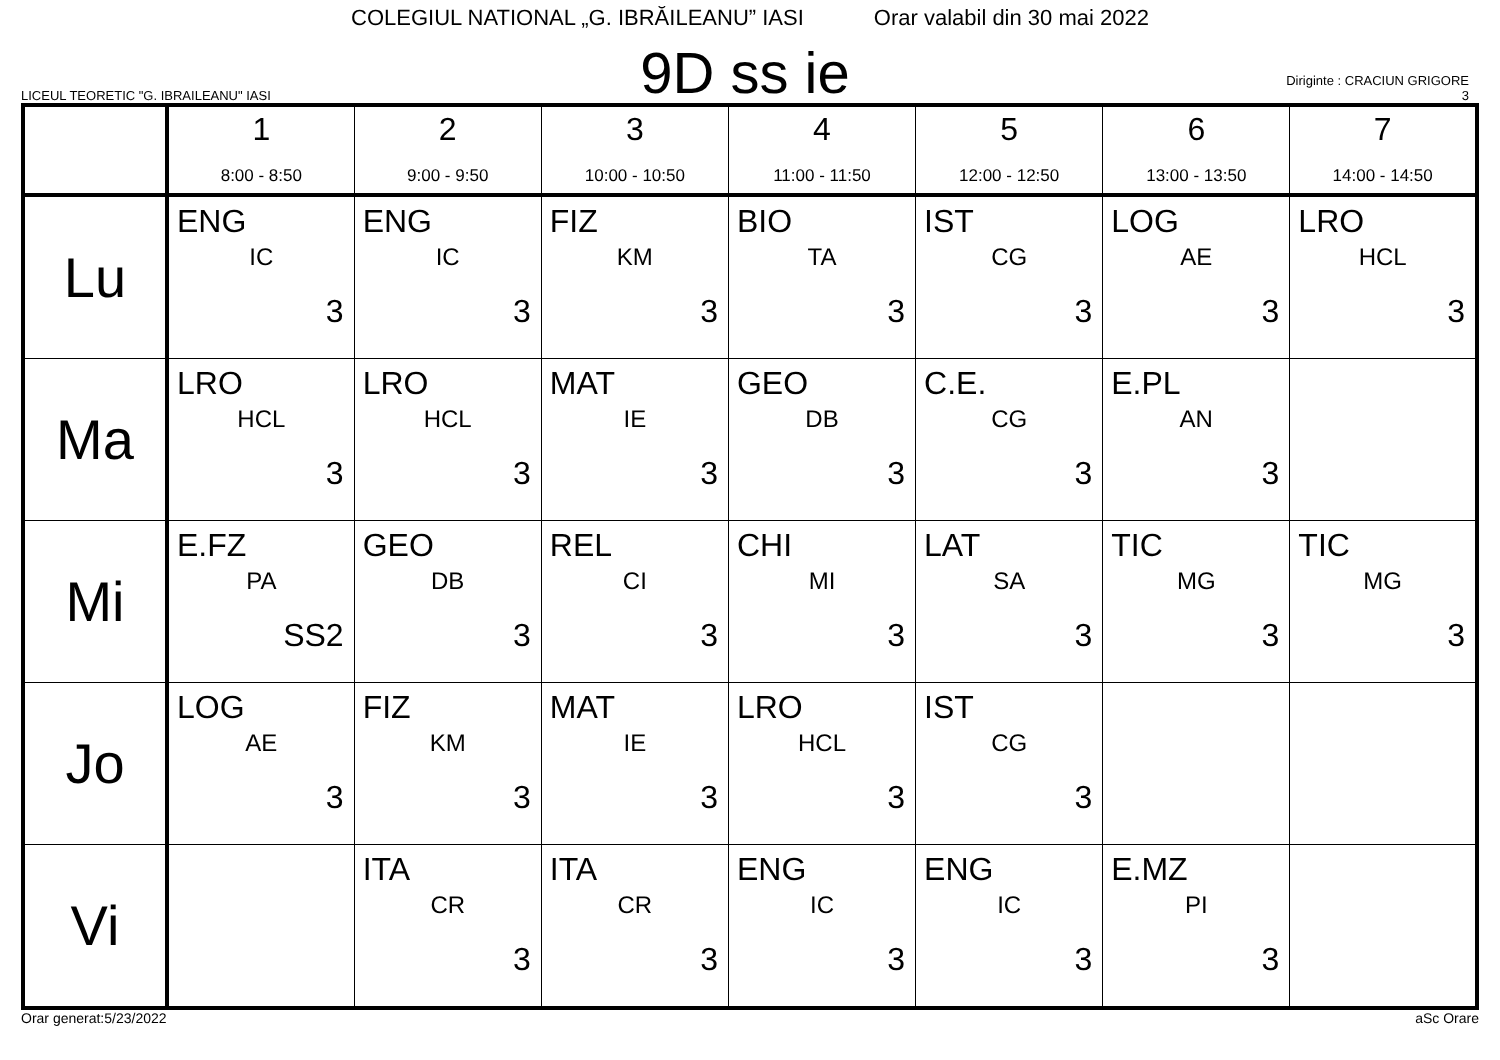COLEGIUL NATIONAL „G. IBRĂILEANU” IASI Orar valabil din 30 mai 2022
LICEUL TEORETIC "G. IBRAILEANU" IASI
9D ss ie
Diriginte : CRACIUN GRIGORE
3
| | 1 8:00 - 8:50 | 2 9:00 - 9:50 | 3 10:00 - 10:50 | 4 11:00 - 11:50 | 5 12:00 - 12:50 | 6 13:00 - 13:50 | 7 14:00 - 14:50 |
| --- | --- | --- | --- | --- | --- | --- | --- |
| Lu | ENG IC 3 | ENG IC 3 | FIZ KM 3 | BIO TA 3 | IST CG 3 | LOG AE 3 | LRO HCL 3 |
| Ma | LRO HCL 3 | LRO HCL 3 | MAT IE 3 | GEO DB 3 | C.E. CG 3 | E.PL AN 3 | |
| Mi | E.FZ PA SS2 | GEO DB 3 | REL CI 3 | CHI MI 3 | LAT SA 3 | TIC MG 3 | TIC MG 3 |
| Jo | LOG AE 3 | FIZ KM 3 | MAT IE 3 | LRO HCL 3 | IST CG 3 | | |
| Vi | | ITA CR 3 | ITA CR 3 | ENG IC 3 | ENG IC 3 | E.MZ PI 3 | |
Orar generat:5/23/2022 aSc Orare